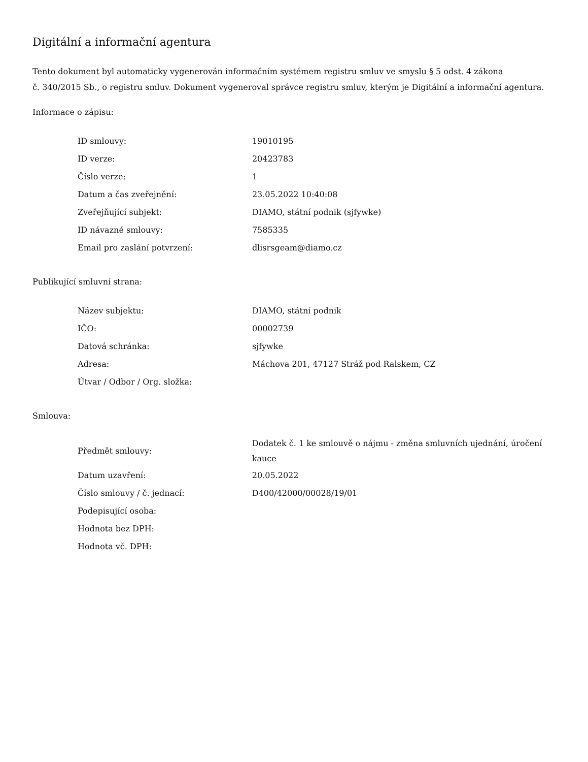Digitální a informační agentura
Tento dokument byl automaticky vygenerován informačním systémem registru smluv ve smyslu § 5 odst. 4 zákona
č. 340/2015 Sb., o registru smluv. Dokument vygeneroval správce registru smluv, kterým je Digitální a informační agentura.
Informace o zápisu:
| ID smlouvy: | 19010195 |
| ID verze: | 20423783 |
| Číslo verze: | 1 |
| Datum a čas zveřejnění: | 23.05.2022 10:40:08 |
| Zveřejňující subjekt: | DIAMO, státní podnik (sjfywke) |
| ID návazné smlouvy: | 7585335 |
| Email pro zaslání potvrzení: | dlisrsgeam@diamo.cz |
Publikující smluvní strana:
| Název subjektu: | DIAMO, státní podnik |
| IČO: | 00002739 |
| Datová schránka: | sjfywke |
| Adresa: | Máchova 201, 47127 Stráž pod Ralskem, CZ |
| Útvar / Odbor / Org. složka: | |
Smlouva:
| Předmět smlouvy: | Dodatek č. 1 ke smlouvě o nájmu - změna smluvních ujednání, úročení kauce |
| Datum uzavření: | 20.05.2022 |
| Číslo smlouvy / č. jednací: | D400/42000/00028/19/01 |
| Podepisující osoba: | |
| Hodnota bez DPH: | |
| Hodnota vč. DPH: | |